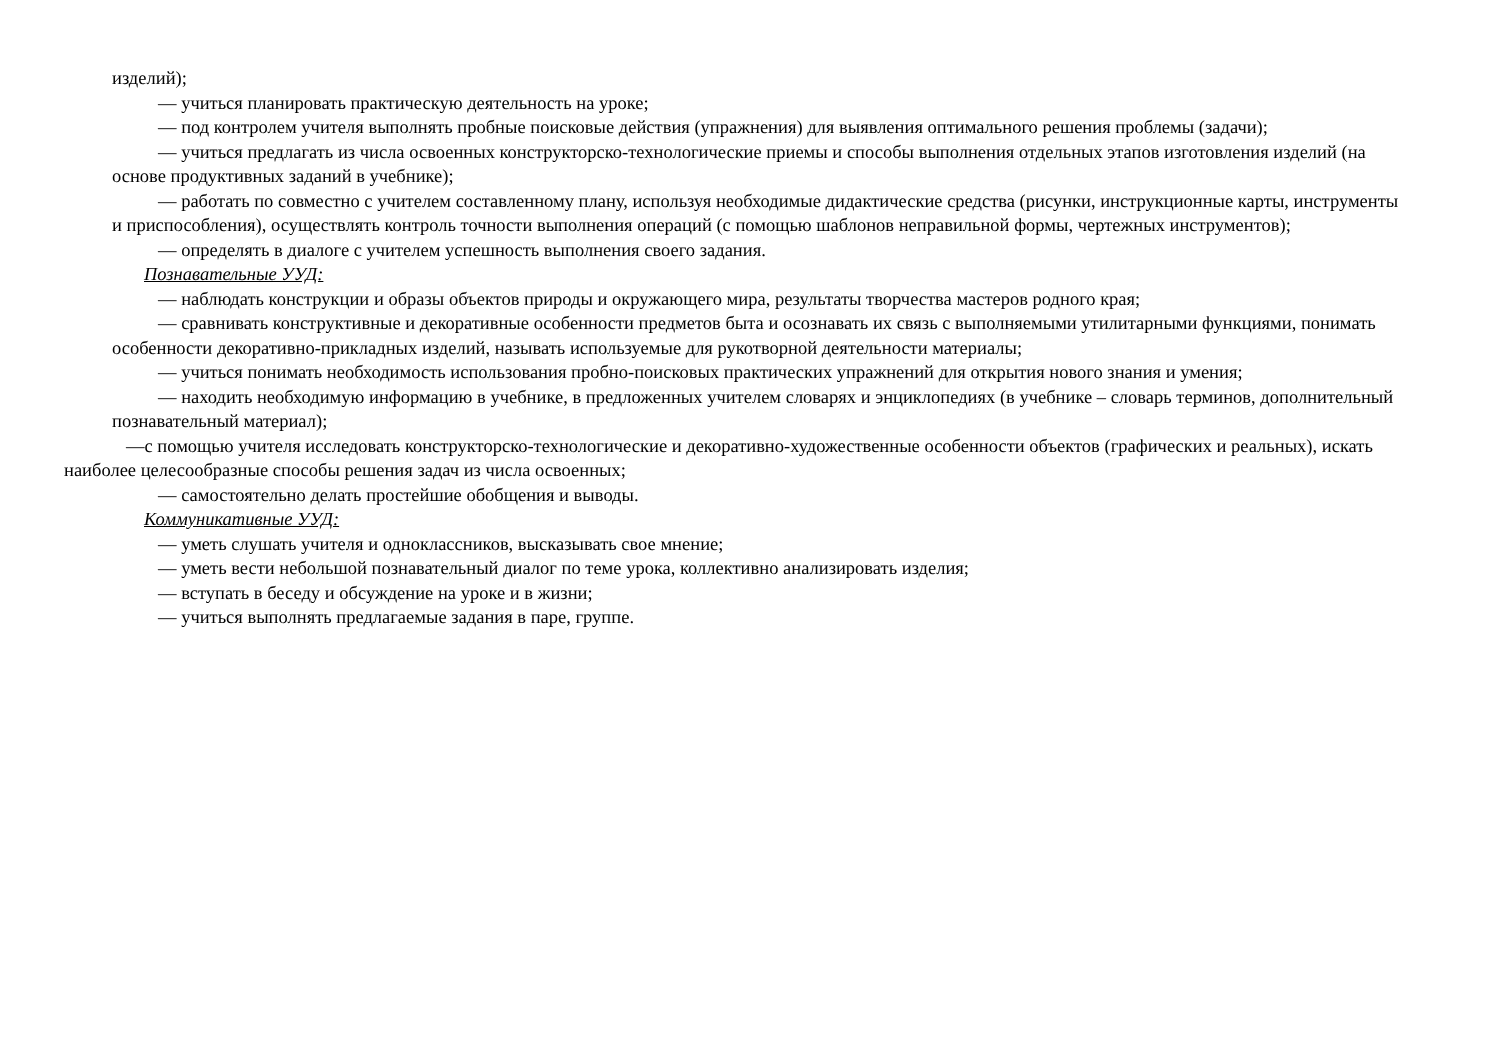изделий);
— учиться планировать практическую деятельность на уроке;
— под контролем учителя выполнять пробные поисковые действия (упражнения) для выявления оптимального решения проблемы (задачи);
— учиться предлагать из числа освоенных конструкторско-технологические приемы и способы выполнения отдельных этапов изготовления изделий (на основе продуктивных заданий в учебнике);
— работать по совместно с учителем составленному плану, используя необходимые дидактические средства (рисунки, инструкционные карты, инструменты и приспособления), осуществлять контроль точности выполнения операций (с помощью шаблонов неправильной формы, чертежных инструментов);
— определять в диалоге с учителем успешность выполнения своего задания.
Познавательные УУД:
— наблюдать конструкции и образы объектов природы и окружающего мира, результаты творчества мастеров родного края;
— сравнивать конструктивные и декоративные особенности предметов быта и осознавать их связь с выполняемыми утилитарными функциями, понимать особенности декоративно-прикладных изделий, называть используемые для рукотворной деятельности материалы;
— учиться понимать необходимость использования пробно-поисковых практических упражнений для открытия нового знания и умения;
— находить необходимую информацию в учебнике, в предложенных учителем словарях и энциклопедиях (в учебнике – словарь терминов, дополнительный познавательный материал);
—с помощью учителя исследовать конструкторско-технологические и декоративно-художественные особенности объектов (графических и реальных), искать наиболее целесообразные способы решения задач из числа освоенных;
— самостоятельно делать простейшие обобщения и выводы.
Коммуникативные УУД:
— уметь слушать учителя и одноклассников, высказывать свое мнение;
— уметь вести небольшой познавательный диалог по теме урока, коллективно анализировать изделия;
— вступать в беседу и обсуждение на уроке и в жизни;
— учиться выполнять предлагаемые задания в паре, группе.